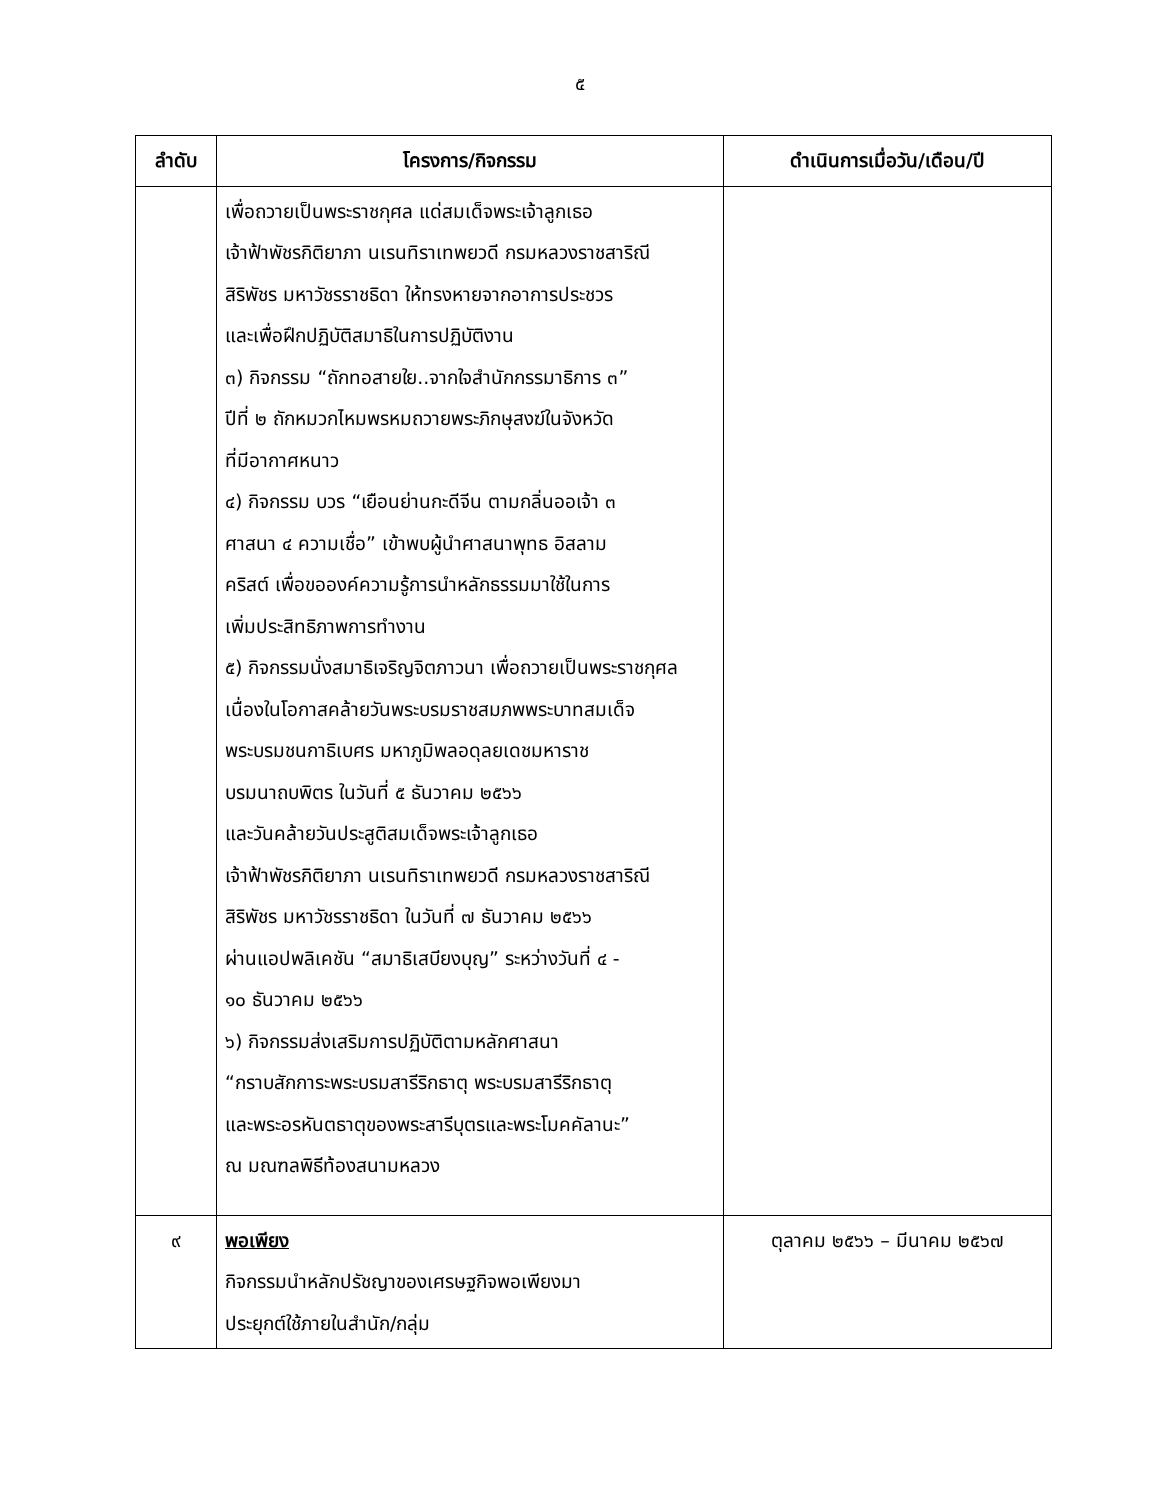๕
| ลำดับ | โครงการ/กิจกรรม | ดำเนินการเมื่อวัน/เดือน/ปี |
| --- | --- | --- |
| | เพื่อถวายเป็นพระราชกุศล แด่สมเด็จพระเจ้าลูกเธอ เจ้าฟ้าพัชรกิติยาภา นเรนทิราเทพยวดี กรมหลวงราชสาริณี สิริพัชร มหาวัชรราชธิดา ให้ทรงหายจากอาการประชวร และเพื่อฝึกปฏิบัติสมาธิในการปฏิบัติงาน ๓) กิจกรรม “ถักทอสายใย..จากใจสำนักกรรมาธิการ ๓” ปีที่ ๒ ถักหมวกไหมพรหมถวายพระภิกษุสงฆ์ในจังหวัด ที่มีอากาศหนาว ๔) กิจกรรม บวร “เยือนย่านกะดีจีน ตามกลิ่นออเจ้า ๓ ศาสนา ๔ ความเชื่อ” เข้าพบผู้นำศาสนาพุทธ อิสลาม คริสต์ เพื่อขอองค์ความรู้การนำหลักธรรมมาใช้ในการ เพิ่มประสิทธิภาพการทำงาน ๕) กิจกรรมนั่งสมาธิเจริญจิตภาวนา เพื่อถวายเป็นพระราชกุศล เนื่องในโอกาสคล้ายวันพระบรมราชสมภพพระบาทสมเด็จ พระบรมชนกาธิเบศร มหาภูมิพลอดุลยเดชมหาราช บรมนาถบพิตร ในวันที่ ๕ ธันวาคม ๒๕๖๖ และวันคล้ายวันประสูติสมเด็จพระเจ้าลูกเธอ เจ้าฟ้าพัชรกิติยาภา นเรนทิราเทพยวดี กรมหลวงราชสาริณี สิริพัชร มหาวัชรราชธิดา ในวันที่ ๗ ธันวาคม ๒๕๖๖ ผ่านแอปพลิเคชัน “สมาธิเสบียงบุญ” ระหว่างวันที่ ๔ - ๑๐ ธันวาคม ๒๕๖๖ ๖) กิจกรรมส่งเสริมการปฏิบัติตามหลักศาสนา “กราบสักการะพระบรมสารีริกธาตุ พระบรมสารีริกธาตุ และพระอรหันตธาตุของพระสารีบุตรและพระโมคคัลานะ” ณ มณฑลพิธีท้องสนามหลวง | |
| ๙ | พอเพียง กิจกรรมนำหลักปรัชญาของเศรษฐกิจพอเพียงมา ประยุกต์ใช้ภายในสำนัก/กลุ่ม | ตุลาคม ๒๕๖๖ – มีนาคม ๒๕๖๗ |